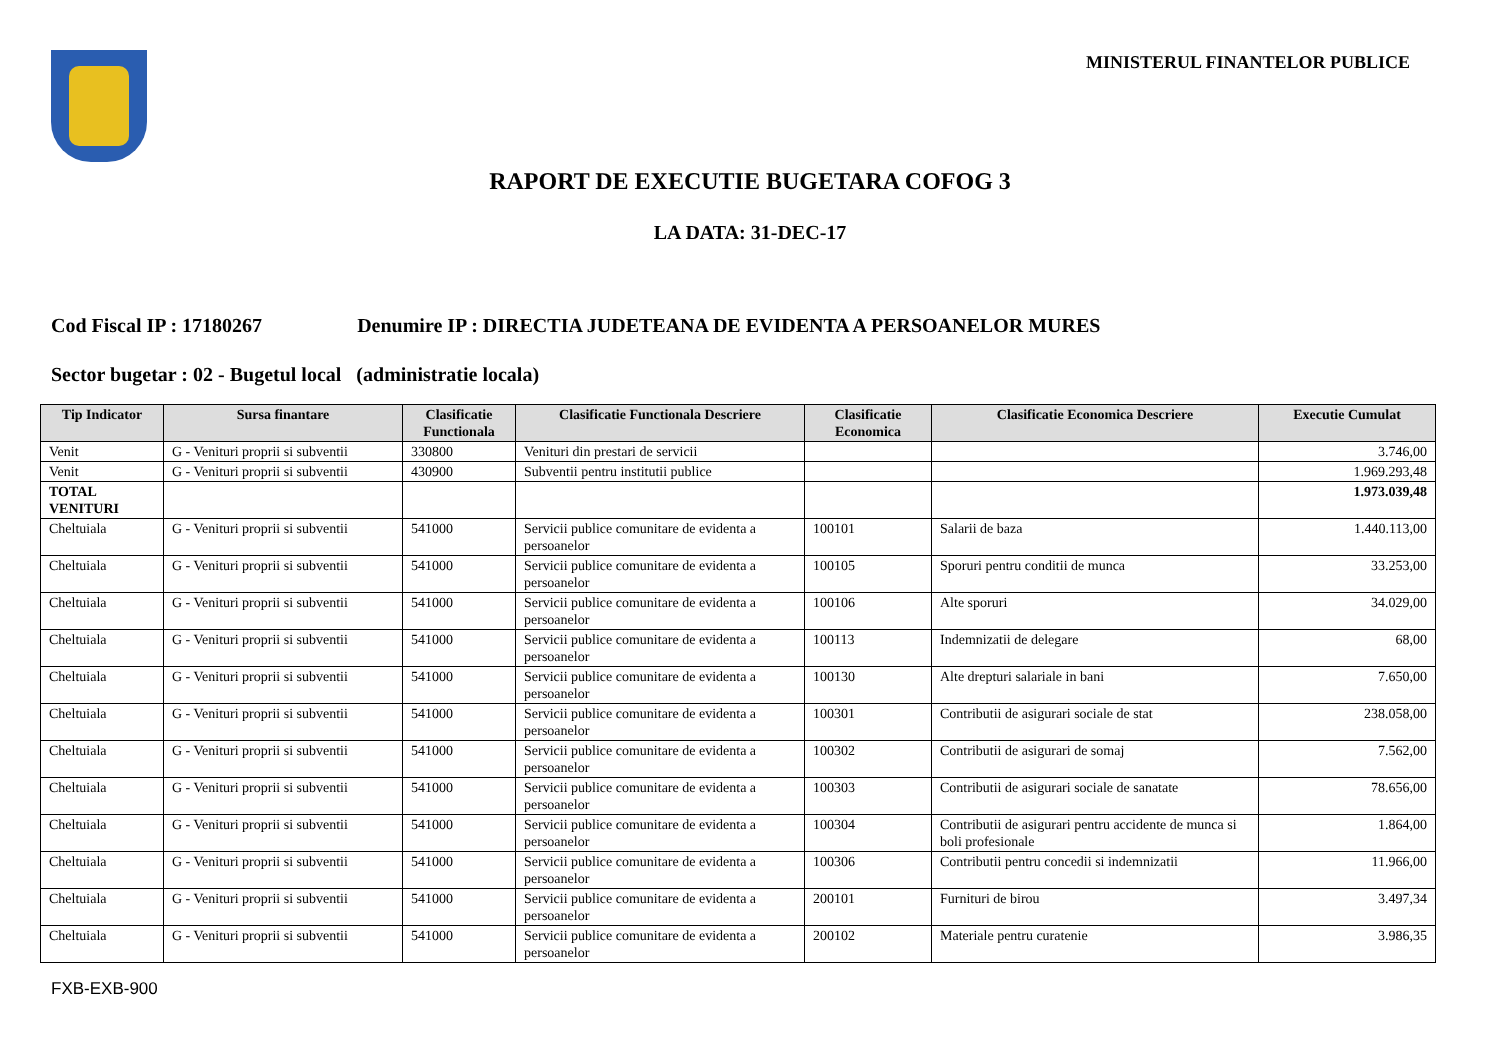MINISTERUL FINANTELOR PUBLICE
RAPORT DE EXECUTIE BUGETARA COFOG 3
LA DATA: 31-DEC-17
Cod Fiscal IP : 17180267 Denumire IP : DIRECTIA JUDETEANA DE EVIDENTA A PERSOANELOR MURES
Sector bugetar : 02 - Bugetul local (administratie locala)
| Tip Indicator | Sursa finantare | Clasificatie Functionala | Clasificatie Functionala Descriere | Clasificatie Economica | Clasificatie Economica Descriere | Executie Cumulat |
| --- | --- | --- | --- | --- | --- | --- |
| Venit | G - Venituri proprii si subventii | 330800 | Venituri din prestari de servicii | | | 3.746,00 |
| Venit | G - Venituri proprii si subventii | 430900 | Subventii pentru institutii publice | | | 1.969.293,48 |
| TOTAL VENITURI | | | | | | 1.973.039,48 |
| Cheltuiala | G - Venituri proprii si subventii | 541000 | Servicii publice comunitare de evidenta a persoanelor | 100101 | Salarii de baza | 1.440.113,00 |
| Cheltuiala | G - Venituri proprii si subventii | 541000 | Servicii publice comunitare de evidenta a persoanelor | 100105 | Sporuri pentru conditii de munca | 33.253,00 |
| Cheltuiala | G - Venituri proprii si subventii | 541000 | Servicii publice comunitare de evidenta a persoanelor | 100106 | Alte sporuri | 34.029,00 |
| Cheltuiala | G - Venituri proprii si subventii | 541000 | Servicii publice comunitare de evidenta a persoanelor | 100113 | Indemnizatii de delegare | 68,00 |
| Cheltuiala | G - Venituri proprii si subventii | 541000 | Servicii publice comunitare de evidenta a persoanelor | 100130 | Alte drepturi salariale in bani | 7.650,00 |
| Cheltuiala | G - Venituri proprii si subventii | 541000 | Servicii publice comunitare de evidenta a persoanelor | 100301 | Contributii de asigurari sociale de stat | 238.058,00 |
| Cheltuiala | G - Venituri proprii si subventii | 541000 | Servicii publice comunitare de evidenta a persoanelor | 100302 | Contributii de asigurari de somaj | 7.562,00 |
| Cheltuiala | G - Venituri proprii si subventii | 541000 | Servicii publice comunitare de evidenta a persoanelor | 100303 | Contributii de asigurari sociale de sanatate | 78.656,00 |
| Cheltuiala | G - Venituri proprii si subventii | 541000 | Servicii publice comunitare de evidenta a persoanelor | 100304 | Contributii de asigurari pentru accidente de munca si boli profesionale | 1.864,00 |
| Cheltuiala | G - Venituri proprii si subventii | 541000 | Servicii publice comunitare de evidenta a persoanelor | 100306 | Contributii pentru concedii si indemnizatii | 11.966,00 |
| Cheltuiala | G - Venituri proprii si subventii | 541000 | Servicii publice comunitare de evidenta a persoanelor | 200101 | Furnituri de birou | 3.497,34 |
| Cheltuiala | G - Venituri proprii si subventii | 541000 | Servicii publice comunitare de evidenta a persoanelor | 200102 | Materiale pentru curatenie | 3.986,35 |
FXB-EXB-900